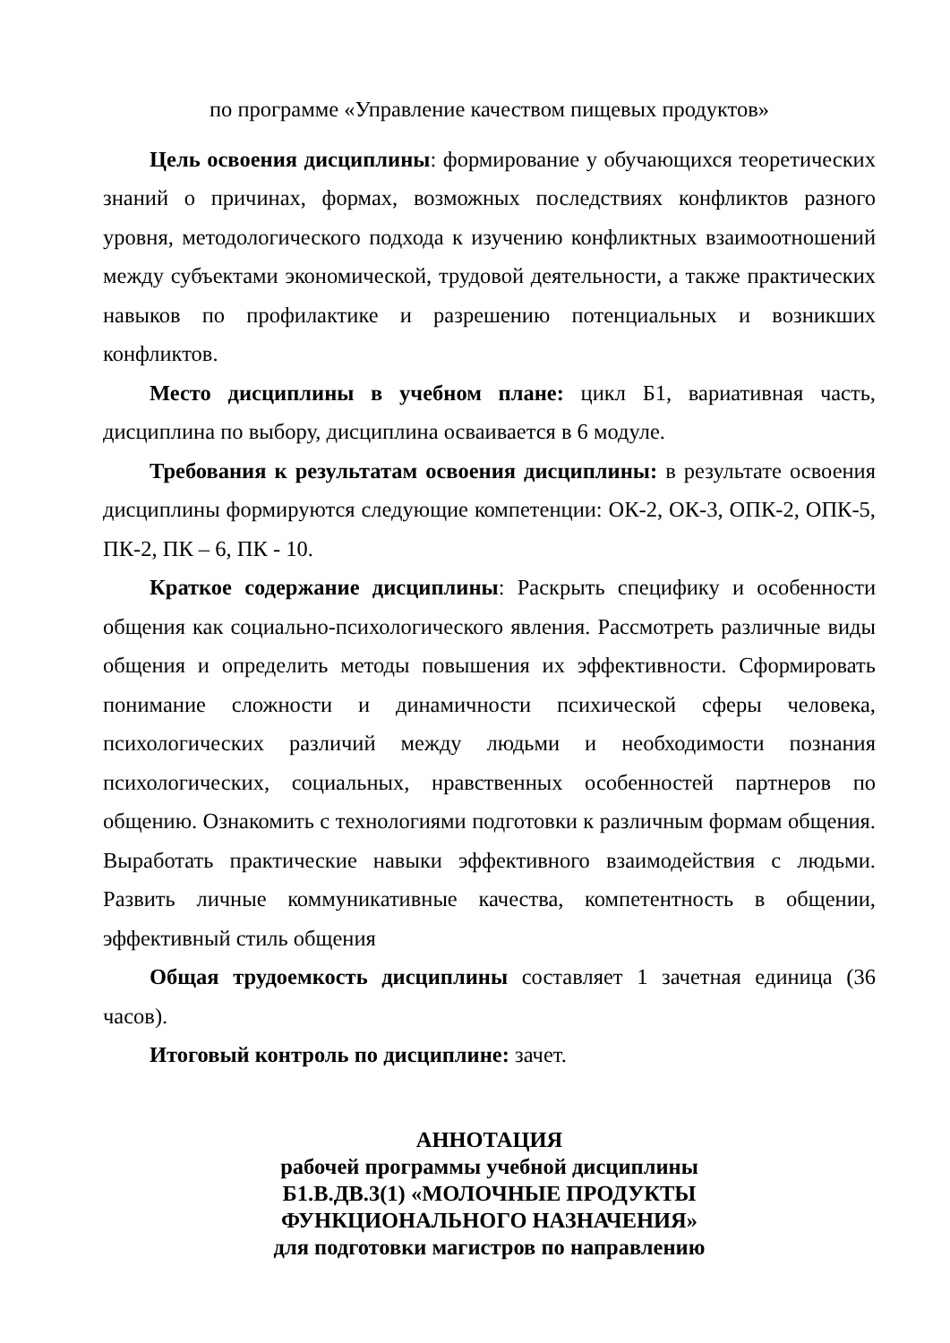по программе «Управление качеством пищевых продуктов»
Цель освоения дисциплины: формирование у обучающихся теоретических знаний о причинах, формах, возможных последствиях конфликтов разного уровня, методологического подхода к изучению конфликтных взаимоотношений между субъектами экономической, трудовой деятельности, а также практических навыков по профилактике и разрешению потенциальных и возникших конфликтов.
Место дисциплины в учебном плане: цикл Б1, вариативная часть, дисциплина по выбору, дисциплина осваивается в 6 модуле.
Требования к результатам освоения дисциплины: в результате освоения дисциплины формируются следующие компетенции: ОК-2, ОК-3, ОПК-2, ОПК-5, ПК-2, ПК – 6, ПК - 10.
Краткое содержание дисциплины: Раскрыть специфику и особенности общения как социально-психологического явления. Рассмотреть различные виды общения и определить методы повышения их эффективности. Сформировать понимание сложности и динамичности психической сферы человека, психологических различий между людьми и необходимости познания психологических, социальных, нравственных особенностей партнеров по общению. Ознакомить с технологиями подготовки к различным формам общения. Выработать практические навыки эффективного взаимодействия с людьми. Развить личные коммуникативные качества, компетентность в общении, эффективный стиль общения
Общая трудоемкость дисциплины составляет 1 зачетная единица (36 часов).
Итоговый контроль по дисциплине: зачет.
АННОТАЦИЯ
рабочей программы учебной дисциплины
Б1.В.ДВ.3(1) «МОЛОЧНЫЕ ПРОДУКТЫ
ФУНКЦИОНАЛЬНОГО НАЗНАЧЕНИЯ»
для подготовки магистров по направлению